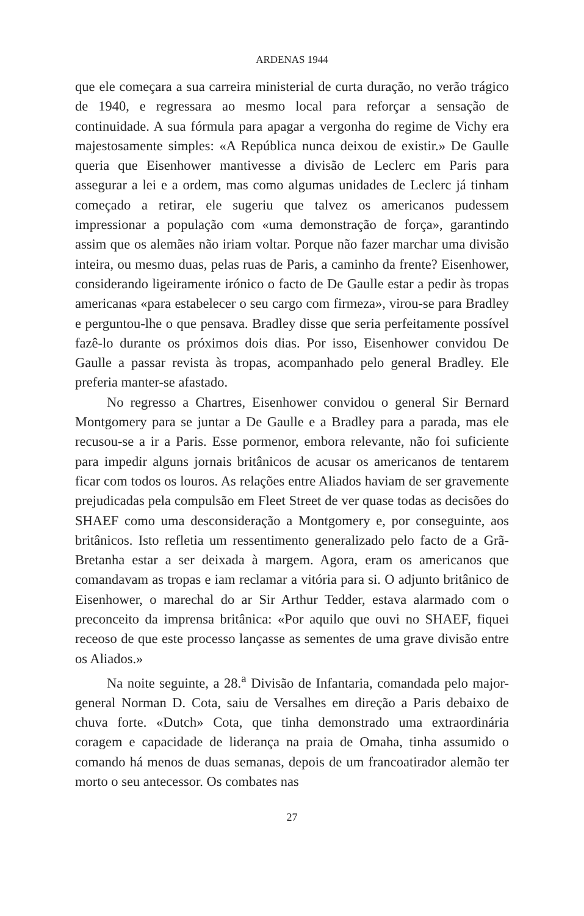ARDENAS 1944
que ele começara a sua carreira ministerial de curta duração, no verão trágico de 1940, e regressara ao mesmo local para reforçar a sensação de continuidade. A sua fórmula para apagar a vergonha do regime de Vichy era majestosamente simples: «A República nunca deixou de existir.» De Gaulle queria que Eisenhower mantivesse a divisão de Leclerc em Paris para assegurar a lei e a ordem, mas como algumas unidades de Leclerc já tinham começado a retirar, ele sugeriu que talvez os americanos pudessem impressionar a população com «uma demonstração de força», garantindo assim que os alemães não iriam voltar. Porque não fazer marchar uma divisão inteira, ou mesmo duas, pelas ruas de Paris, a caminho da frente? Eisenhower, considerando ligeiramente irónico o facto de De Gaulle estar a pedir às tropas americanas «para estabelecer o seu cargo com firmeza», virou-se para Bradley e perguntou-lhe o que pensava. Bradley disse que seria perfeitamente possível fazê-lo durante os próximos dois dias. Por isso, Eisenhower convidou De Gaulle a passar revista às tropas, acompanhado pelo general Bradley. Ele preferia manter-se afastado.
No regresso a Chartres, Eisenhower convidou o general Sir Bernard Montgomery para se juntar a De Gaulle e a Bradley para a parada, mas ele recusou-se a ir a Paris. Esse pormenor, embora relevante, não foi suficiente para impedir alguns jornais britânicos de acusar os americanos de tentarem ficar com todos os louros. As relações entre Aliados haviam de ser gravemente prejudicadas pela compulsão em Fleet Street de ver quase todas as decisões do SHAEF como uma desconsideração a Montgomery e, por conseguinte, aos britânicos. Isto refletia um ressentimento generalizado pelo facto de a Grã-Bretanha estar a ser deixada à margem. Agora, eram os americanos que comandavam as tropas e iam reclamar a vitória para si. O adjunto britânico de Eisenhower, o marechal do ar Sir Arthur Tedder, estava alarmado com o preconceito da imprensa britânica: «Por aquilo que ouvi no SHAEF, fiquei receoso de que este processo lançasse as sementes de uma grave divisão entre os Aliados.»
Na noite seguinte, a 28.<sup>a</sup> Divisão de Infantaria, comandada pelo major-general Norman D. Cota, saiu de Versalhes em direção a Paris debaixo de chuva forte. «Dutch» Cota, que tinha demonstrado uma extraordinária coragem e capacidade de liderança na praia de Omaha, tinha assumido o comando há menos de duas semanas, depois de um francoatirador alemão ter morto o seu antecessor. Os combates nas
27